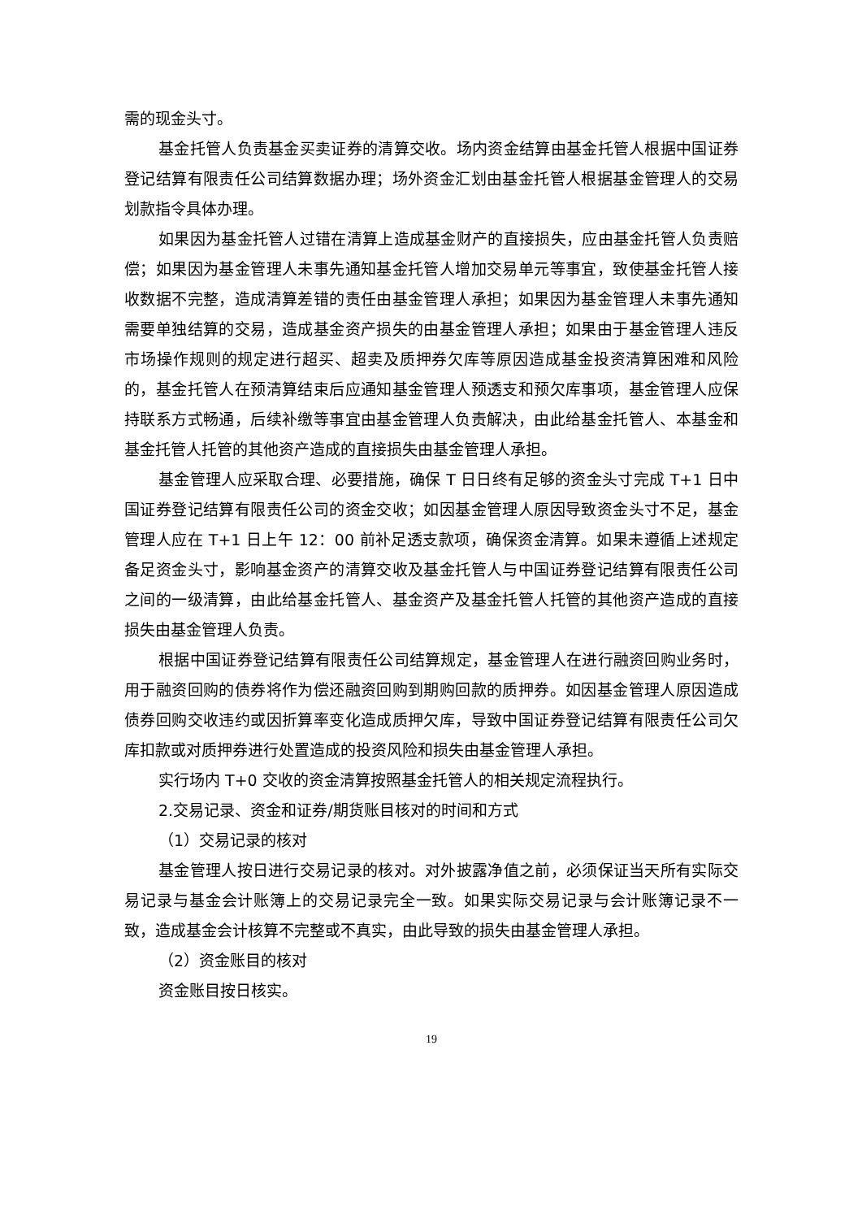需的现金头寸。
基金托管人负责基金买卖证券的清算交收。场内资金结算由基金托管人根据中国证券登记结算有限责任公司结算数据办理；场外资金汇划由基金托管人根据基金管理人的交易划款指令具体办理。
如果因为基金托管人过错在清算上造成基金财产的直接损失，应由基金托管人负责赔偿；如果因为基金管理人未事先通知基金托管人增加交易单元等事宜，致使基金托管人接收数据不完整，造成清算差错的责任由基金管理人承担；如果因为基金管理人未事先通知需要单独结算的交易，造成基金资产损失的由基金管理人承担；如果由于基金管理人违反市场操作规则的规定进行超买、超卖及质押券欠库等原因造成基金投资清算困难和风险的，基金托管人在预清算结束后应通知基金管理人预透支和预欠库事项，基金管理人应保持联系方式畅通，后续补缴等事宜由基金管理人负责解决，由此给基金托管人、本基金和基金托管人托管的其他资产造成的直接损失由基金管理人承担。
基金管理人应采取合理、必要措施，确保 T 日日终有足够的资金头寸完成 T+1 日中国证券登记结算有限责任公司的资金交收；如因基金管理人原因导致资金头寸不足，基金管理人应在 T+1 日上午 12：00 前补足透支款项，确保资金清算。如果未遵循上述规定备足资金头寸，影响基金资产的清算交收及基金托管人与中国证券登记结算有限责任公司之间的一级清算，由此给基金托管人、基金资产及基金托管人托管的其他资产造成的直接损失由基金管理人负责。
根据中国证券登记结算有限责任公司结算规定，基金管理人在进行融资回购业务时，用于融资回购的债券将作为偿还融资回购到期购回款的质押券。如因基金管理人原因造成债券回购交收违约或因折算率变化造成质押欠库，导致中国证券登记结算有限责任公司欠库扣款或对质押券进行处置造成的投资风险和损失由基金管理人承担。
实行场内 T+0 交收的资金清算按照基金托管人的相关规定流程执行。
2.交易记录、资金和证券/期货账目核对的时间和方式
（1）交易记录的核对
基金管理人按日进行交易记录的核对。对外披露净值之前，必须保证当天所有实际交易记录与基金会计账簿上的交易记录完全一致。如果实际交易记录与会计账簿记录不一致，造成基金会计核算不完整或不真实，由此导致的损失由基金管理人承担。
（2）资金账目的核对
资金账目按日核实。
19